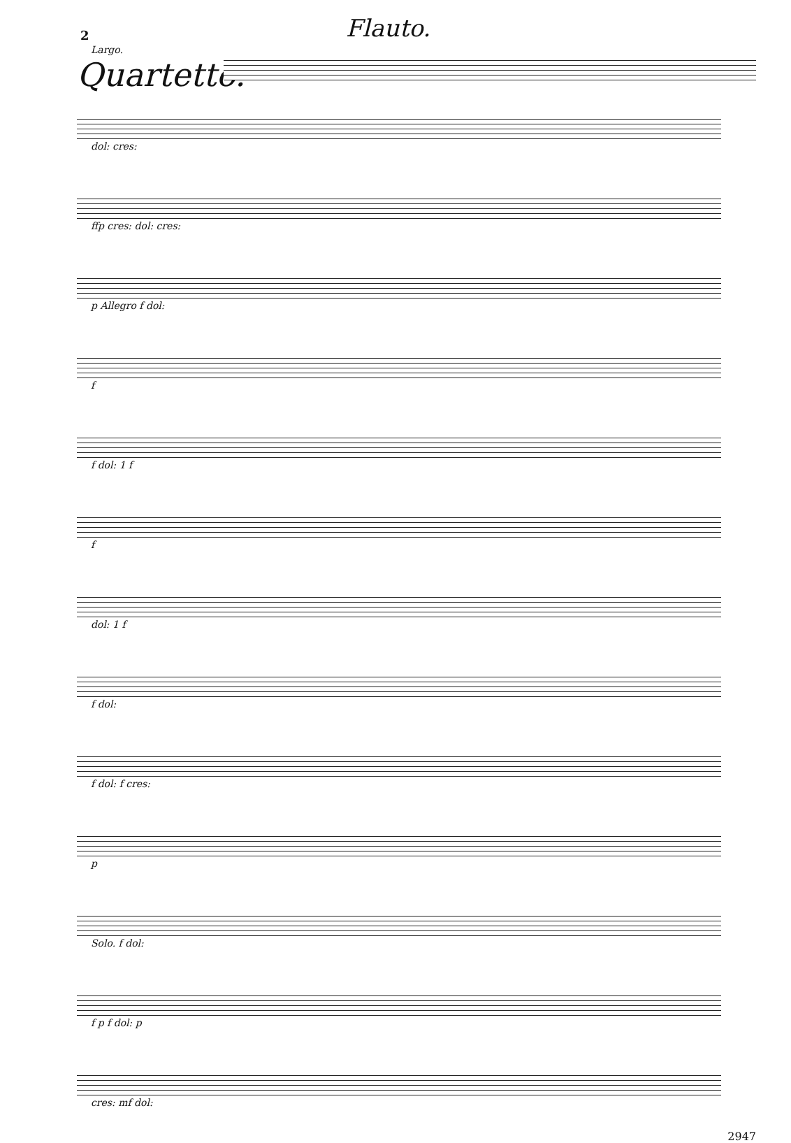2
Flauto.
Largo.
Quartetto.
dol: cres:
ffp cres: dol: cres:
p Allegro f dol:
f
f dol: 1 f
f
dol: 1 f
f dol:
f dol: f cres:
p
Solo. f dol:
f p f dol: p
cres: mf dol:
2947